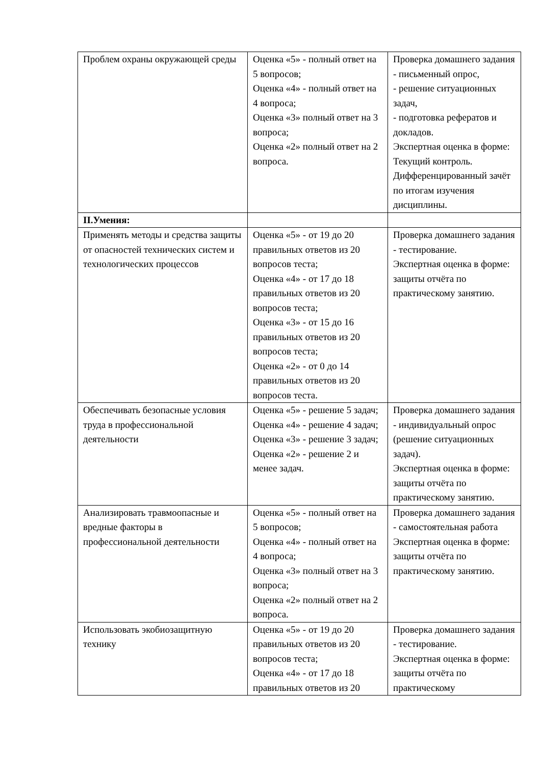| Проблем охраны окружающей среды | Оценка «5» - полный ответ на 5 вопросов; Оценка «4» - полный ответ на 4 вопроса; Оценка «3» полный ответ на 3 вопроса; Оценка «2» полный ответ на 2 вопроса. | Проверка домашнего задания - письменный опрос, - решение ситуационных задач, - подготовка рефератов и докладов. Экспертная оценка в форме: Текущий контроль. Дифференцированный зачёт по итогам изучения дисциплины. |
| II.Умения: | | |
| Применять методы и средства защиты от опасностей технических систем и технологических процессов | Оценка «5» - от 19 до 20 правильных ответов из 20 вопросов теста; Оценка «4» - от 17 до 18 правильных ответов из 20 вопросов теста; Оценка «3» - от 15 до 16 правильных ответов из 20 вопросов теста; Оценка «2» - от 0 до 14 правильных ответов из 20 вопросов теста. | Проверка домашнего задания - тестирование. Экспертная оценка в форме: защиты отчёта по практическому занятию. |
| Обеспечивать безопасные условия труда в профессиональной деятельности | Оценка «5» - решение 5 задач; Оценка «4» - решение 4 задач; Оценка «3» - решение 3 задач; Оценка «2» - решение 2 и менее задач. | Проверка домашнего задания - индивидуальный опрос (решение ситуационных задач). Экспертная оценка в форме: защиты отчёта по практическому занятию. |
| Анализировать травмоопасные и вредные факторы в профессиональной деятельности | Оценка «5» - полный ответ на 5 вопросов; Оценка «4» - полный ответ на 4 вопроса; Оценка «3» полный ответ на 3 вопроса; Оценка «2» полный ответ на 2 вопроса. | Проверка домашнего задания - самостоятельная работа Экспертная оценка в форме: защиты отчёта по практическому занятию. |
| Использовать экобиозащитную технику | Оценка «5» - от 19 до 20 правильных ответов из 20 вопросов теста; Оценка «4» - от 17 до 18 правильных ответов из 20 | Проверка домашнего задания - тестирование. Экспертная оценка в форме: защиты отчёта по практическому |